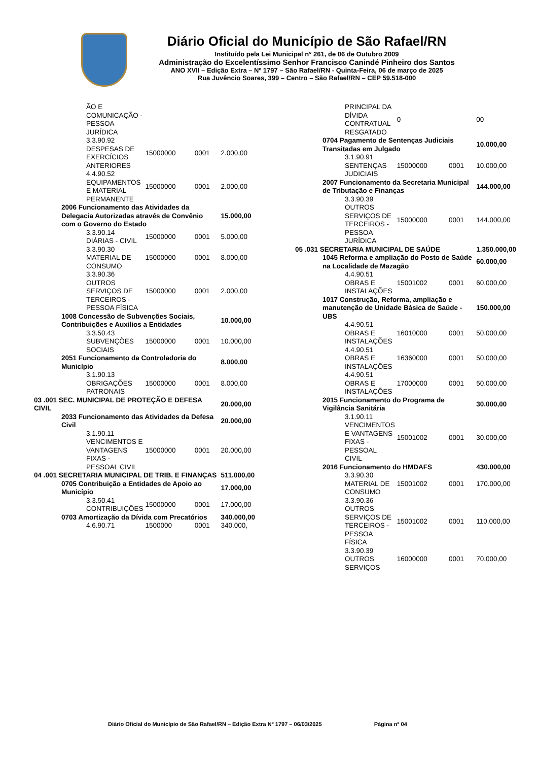Diário Oficial do Município de São Rafael/RN
Instituído pela Lei Municipal n° 261, de 06 de Outubro 2009
Administração do Excelentíssimo Senhor Francisco Canindé Pinheiro dos Santos
ANO XVII – Edição Extra – Nº 1797 – São Rafael/RN - Quinta-Feira, 06 de março de 2025
Rua Juvêncio Soares, 399 – Centro – São Rafael/RN – CEP 59.518-000
| | | ÃO E COMUNICAÇÃO - PESSOA JURÍDICA | | | |
| | | 3.3.90.92 DESPESAS DE EXERCÍCIOS ANTERIORES | 15000000 | 0001 | 2.000,00 |
| | | 4.4.90.52 EQUIPAMENTOS E MATERIAL PERMANENTE | 15000000 | 0001 | 2.000,00 |
| | 2006 Funcionamento das Atividades da Delegacia Autorizadas através de Convênio com o Governo do Estado | | | | 15.000,00 |
| | | 3.3.90.14 DIÁRIAS - CIVIL | 15000000 | 0001 | 5.000,00 |
| | | 3.3.90.30 MATERIAL DE CONSUMO | 15000000 | 0001 | 8.000,00 |
| | | 3.3.90.36 OUTROS SERVIÇOS DE TERCEIROS - PESSOA FÍSICA | 15000000 | 0001 | 2.000,00 |
| | 1008 Concessão de Subvenções Sociais, Contribuições e Auxilios a Entidades | | | | 10.000,00 |
| | | 3.3.50.43 SUBVENÇÕES SOCIAIS | 15000000 | 0001 | 10.000,00 |
| | 2051 Funcionamento da Controladoria do Município | | | | 8.000,00 |
| | | 3.1.90.13 OBRIGAÇÕES PATRONAIS | 15000000 | 0001 | 8.000,00 |
| 03 .001 SEC. MUNICIPAL DE PROTEÇÃO E DEFESA CIVIL | | | | | 20.000,00 |
| | 2033 Funcionamento das Atividades da Defesa Civil | | | | 20.000,00 |
| | | 3.1.90.11 VENCIMENTOS E VANTAGENS FIXAS - PESSOAL CIVIL | 15000000 | 0001 | 20.000,00 |
| 04 .001 SECRETARIA MUNICIPAL DE TRIB. E FINANÇAS | | | | | 511.000,00 |
| | 0705 Contribuição a Entidades de Apoio ao Município | | | | 17.000,00 |
| | | 3.3.50.41 CONTRIBUIÇÕES | 15000000 | 0001 | 17.000,00 |
| | 0703 Amortização da Dívida com Precatórios | | | | 340.000,00 |
| | | 4.6.90.71 | 1500000 | 0001 | 340.000, |
| | | PRINCIPAL DA DÍVIDA CONTRATUAL RESGATADO | 0 | | 00 |
| | 0704 Pagamento de Sentenças Judiciais Transitadas em Julgado | | | | 10.000,00 |
| | | 3.1.90.91 SENTENÇAS JUDICIAIS | 15000000 | 0001 | 10.000,00 |
| | 2007 Funcionamento da Secretaria Municipal de Tributação e Finanças | | | | 144.000,00 |
| | | 3.3.90.39 OUTROS SERVIÇOS DE TERCEIROS - PESSOA JURÍDICA | 15000000 | 0001 | 144.000,00 |
| 05 .031 SECRETARIA MUNICIPAL DE SAÚDE | | | | | 1.350.000,00 |
| | 1045 Reforma e ampliação do Posto de Saúde na Localidade de Mazagão | | | | 60.000,00 |
| | | 4.4.90.51 OBRAS E INSTALAÇÕES | 15001002 | 0001 | 60.000,00 |
| | 1017 Construção, Reforma, ampliação e manutenção de Unidade Básica de Saúde - UBS | | | | 150.000,00 |
| | | 4.4.90.51 OBRAS E INSTALAÇÕES | 16010000 | 0001 | 50.000,00 |
| | | 4.4.90.51 OBRAS E INSTALAÇÕES | 16360000 | 0001 | 50.000,00 |
| | | 4.4.90.51 OBRAS E INSTALAÇÕES | 17000000 | 0001 | 50.000,00 |
| | 2015 Funcionamento do Programa de Vigilância Sanitária | | | | 30.000,00 |
| | | 3.1.90.11 VENCIMENTOS E VANTAGENS FIXAS - PESSOAL CIVIL | 15001002 | 0001 | 30.000,00 |
| | 2016 Funcionamento do HMDAFS | | | | 430.000,00 |
| | | 3.3.90.30 MATERIAL DE CONSUMO | 15001002 | 0001 | 170.000,00 |
| | | 3.3.90.36 OUTROS SERVIÇOS DE TERCEIROS - PESSOA FÍSICA | 15001002 | 0001 | 110.000,00 |
| | | 3.3.90.39 OUTROS SERVIÇOS | 16000000 | 0001 | 70.000,00 |
Diário Oficial do Município de São Rafael/RN – Edição Extra Nº 1797 – 06/03/2025 Página nº 04